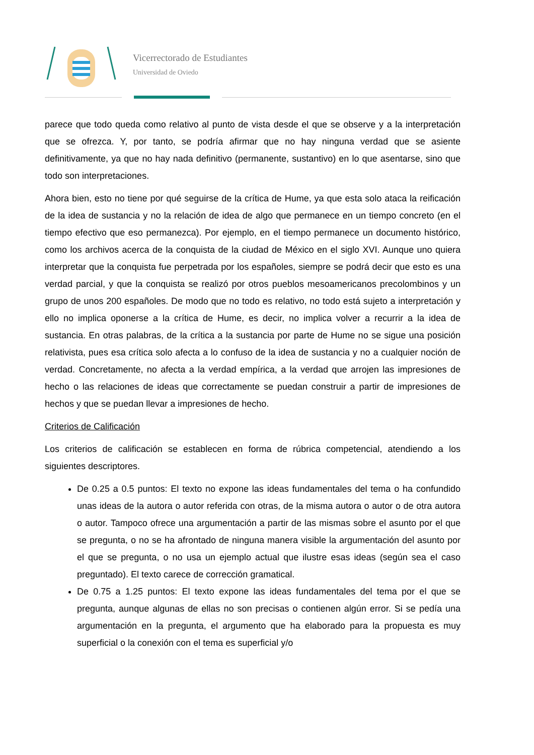Vicerrectorado de Estudiantes
Universidad de Oviedo
parece que todo queda como relativo al punto de vista desde el que se observe y a la interpretación que se ofrezca. Y, por tanto, se podría afirmar que no hay ninguna verdad que se asiente definitivamente, ya que no hay nada definitivo (permanente, sustantivo) en lo que asentarse, sino que todo son interpretaciones.
Ahora bien, esto no tiene por qué seguirse de la crítica de Hume, ya que esta solo ataca la reificación de la idea de sustancia y no la relación de idea de algo que permanece en un tiempo concreto (en el tiempo efectivo que eso permanezca). Por ejemplo, en el tiempo permanece un documento histórico, como los archivos acerca de la conquista de la ciudad de México en el siglo XVI. Aunque uno quiera interpretar que la conquista fue perpetrada por los españoles, siempre se podrá decir que esto es una verdad parcial, y que la conquista se realizó por otros pueblos mesoamericanos precolombinos y un grupo de unos 200 españoles. De modo que no todo es relativo, no todo está sujeto a interpretación y ello no implica oponerse a la crítica de Hume, es decir, no implica volver a recurrir a la idea de sustancia. En otras palabras, de la crítica a la sustancia por parte de Hume no se sigue una posición relativista, pues esa crítica solo afecta a lo confuso de la idea de sustancia y no a cualquier noción de verdad. Concretamente, no afecta a la verdad empírica, a la verdad que arrojen las impresiones de hecho o las relaciones de ideas que correctamente se puedan construir a partir de impresiones de hechos y que se puedan llevar a impresiones de hecho.
Criterios de Calificación
Los criterios de calificación se establecen en forma de rúbrica competencial, atendiendo a los siguientes descriptores.
De 0.25 a 0.5 puntos: El texto no expone las ideas fundamentales del tema o ha confundido unas ideas de la autora o autor referida con otras, de la misma autora o autor o de otra autora o autor. Tampoco ofrece una argumentación a partir de las mismas sobre el asunto por el que se pregunta, o no se ha afrontado de ninguna manera visible la argumentación del asunto por el que se pregunta, o no usa un ejemplo actual que ilustre esas ideas (según sea el caso preguntado). El texto carece de corrección gramatical.
De 0.75 a 1.25 puntos: El texto expone las ideas fundamentales del tema por el que se pregunta, aunque algunas de ellas no son precisas o contienen algún error. Si se pedía una argumentación en la pregunta, el argumento que ha elaborado para la propuesta es muy superficial o la conexión con el tema es superficial y/o